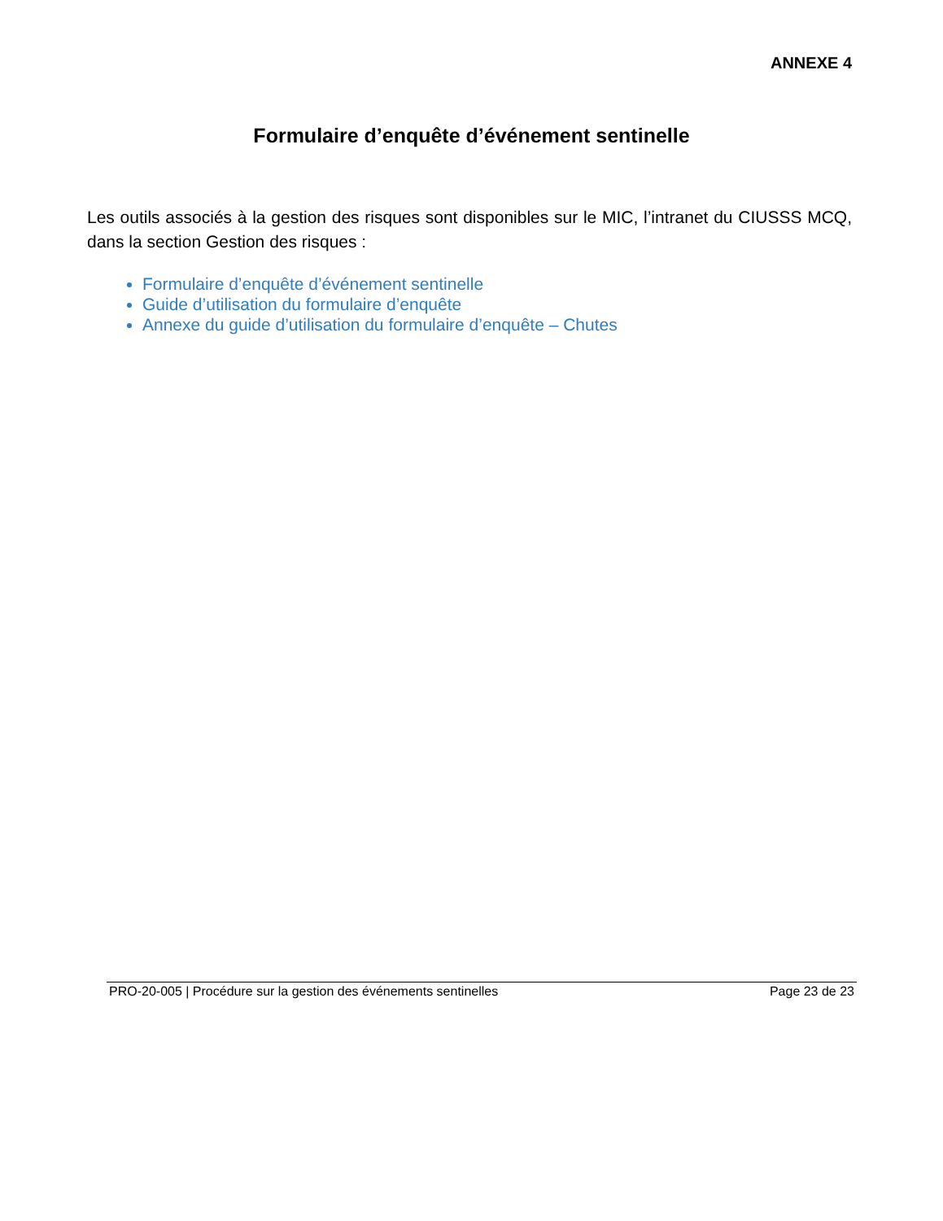ANNEXE 4
Formulaire d’enquête d’événement sentinelle
Les outils associés à la gestion des risques sont disponibles sur le MIC, l’intranet du CIUSSS MCQ, dans la section Gestion des risques :
Formulaire d’enquête d’événement sentinelle
Guide d’utilisation du formulaire d’enquête
Annexe du guide d’utilisation du formulaire d’enquête – Chutes
PRO-20-005 | Procédure sur la gestion des événements sentinelles Page 23 de 23